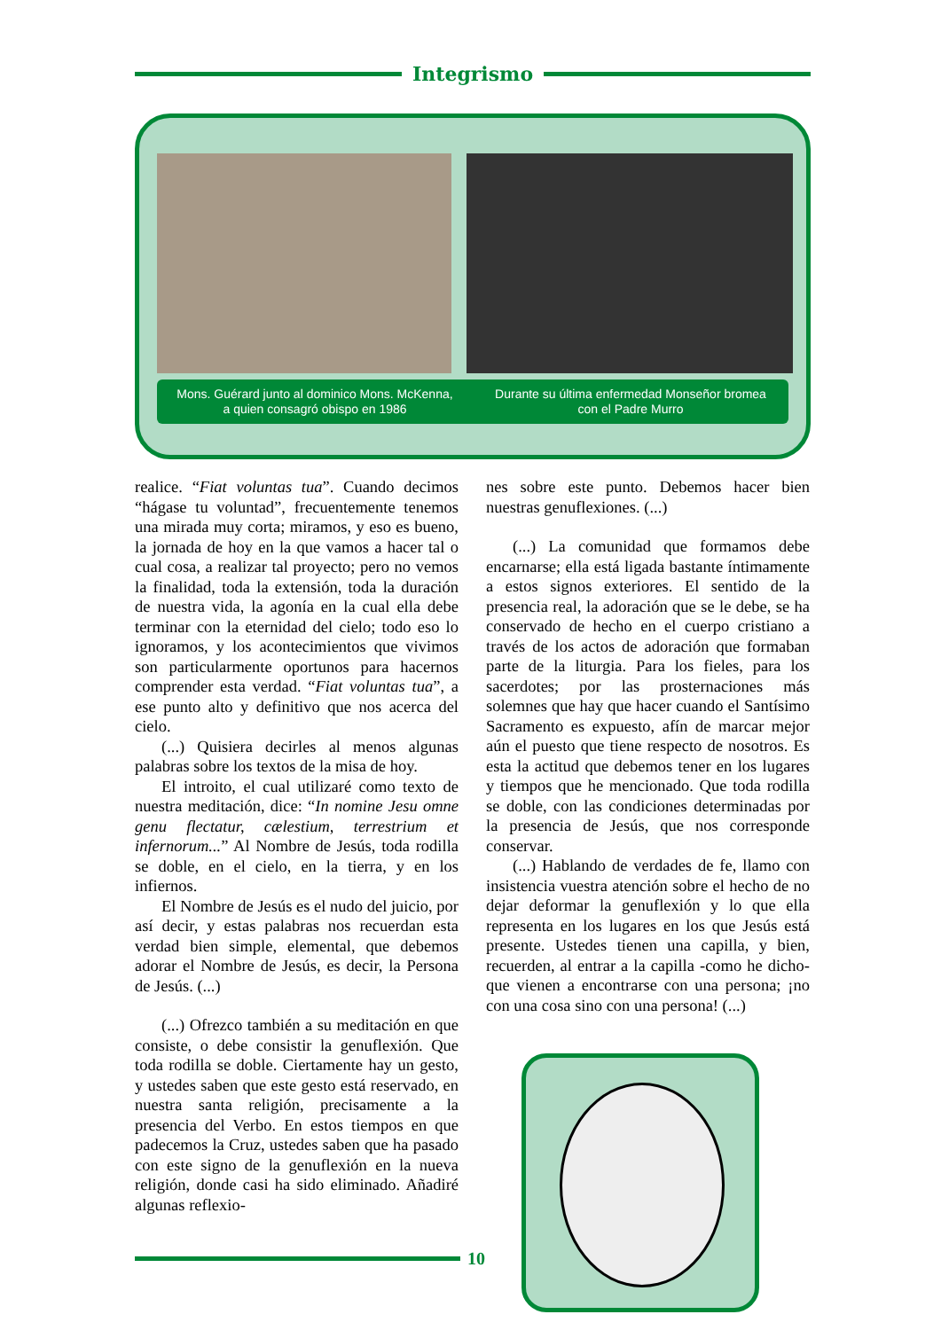Integrismo
Mons. Guérard junto al dominico Mons. McKenna,
a quien consagró obispo en 1986
Durante su última enfermedad Monseñor bromea
con el Padre Murro
realice. “Fiat voluntas tua”. Cuando decimos “hágase tu voluntad”, frecuentemente tenemos una mirada muy corta; miramos, y eso es bueno, la jornada de hoy en la que vamos a hacer tal o cual cosa, a realizar tal proyecto; pero no vemos la finalidad, toda la extensión, toda la duración de nuestra vida, la agonía en la cual ella debe terminar con la eternidad del cielo; todo eso lo ignoramos, y los acontecimientos que vivimos son particularmente oportunos para hacernos comprender esta verdad. “Fiat voluntas tua”, a ese punto alto y definitivo que nos acerca del cielo.
(...) Quisiera decirles al menos algunas palabras sobre los textos de la misa de hoy.
El introito, el cual utilizaré como texto de nuestra meditación, dice: “In nomine Jesu omne genu flectatur, cælestium, terrestrium et infernorum...” Al Nombre de Jesús, toda rodilla se doble, en el cielo, en la tierra, y en los infiernos.
El Nombre de Jesús es el nudo del juicio, por así decir, y estas palabras nos recuerdan esta verdad bien simple, elemental, que debemos adorar el Nombre de Jesús, es decir, la Persona de Jesús. (...)
(...) Ofrezco también a su meditación en que consiste, o debe consistir la genuflexión. Que toda rodilla se doble. Ciertamente hay un gesto, y ustedes saben que este gesto está reservado, en nuestra santa religión, precisamente a la presencia del Verbo. En estos tiempos en que padecemos la Cruz, ustedes saben que ha pasado con este signo de la genuflexión en la nueva religión, donde casi ha sido eliminado. Añadiré algunas reflexio-
nes sobre este punto. Debemos hacer bien nuestras genuflexiones. (...)
(...) La comunidad que formamos debe encarnarse; ella está ligada bastante íntimamente a estos signos exteriores. El sentido de la presencia real, la adoración que se le debe, se ha conservado de hecho en el cuerpo cristiano a través de los actos de adoración que formaban parte de la liturgia. Para los fieles, para los sacerdotes; por las prosternaciones más solemnes que hay que hacer cuando el Santísimo Sacramento es expuesto, afín de marcar mejor aún el puesto que tiene respecto de nosotros. Es esta la actitud que debemos tener en los lugares y tiempos que he mencionado. Que toda rodilla se doble, con las condiciones determinadas por la presencia de Jesús, que nos corresponde conservar.
(...) Hablando de verdades de fe, llamo con insistencia vuestra atención sobre el hecho de no dejar deformar la genuflexión y lo que ella representa en los lugares en los que Jesús está presente. Ustedes tienen una capilla, y bien, recuerden, al entrar a la capilla -como he dicho- que vienen a encontrarse con una persona; ¡no con una cosa sino con una persona! (...)
10